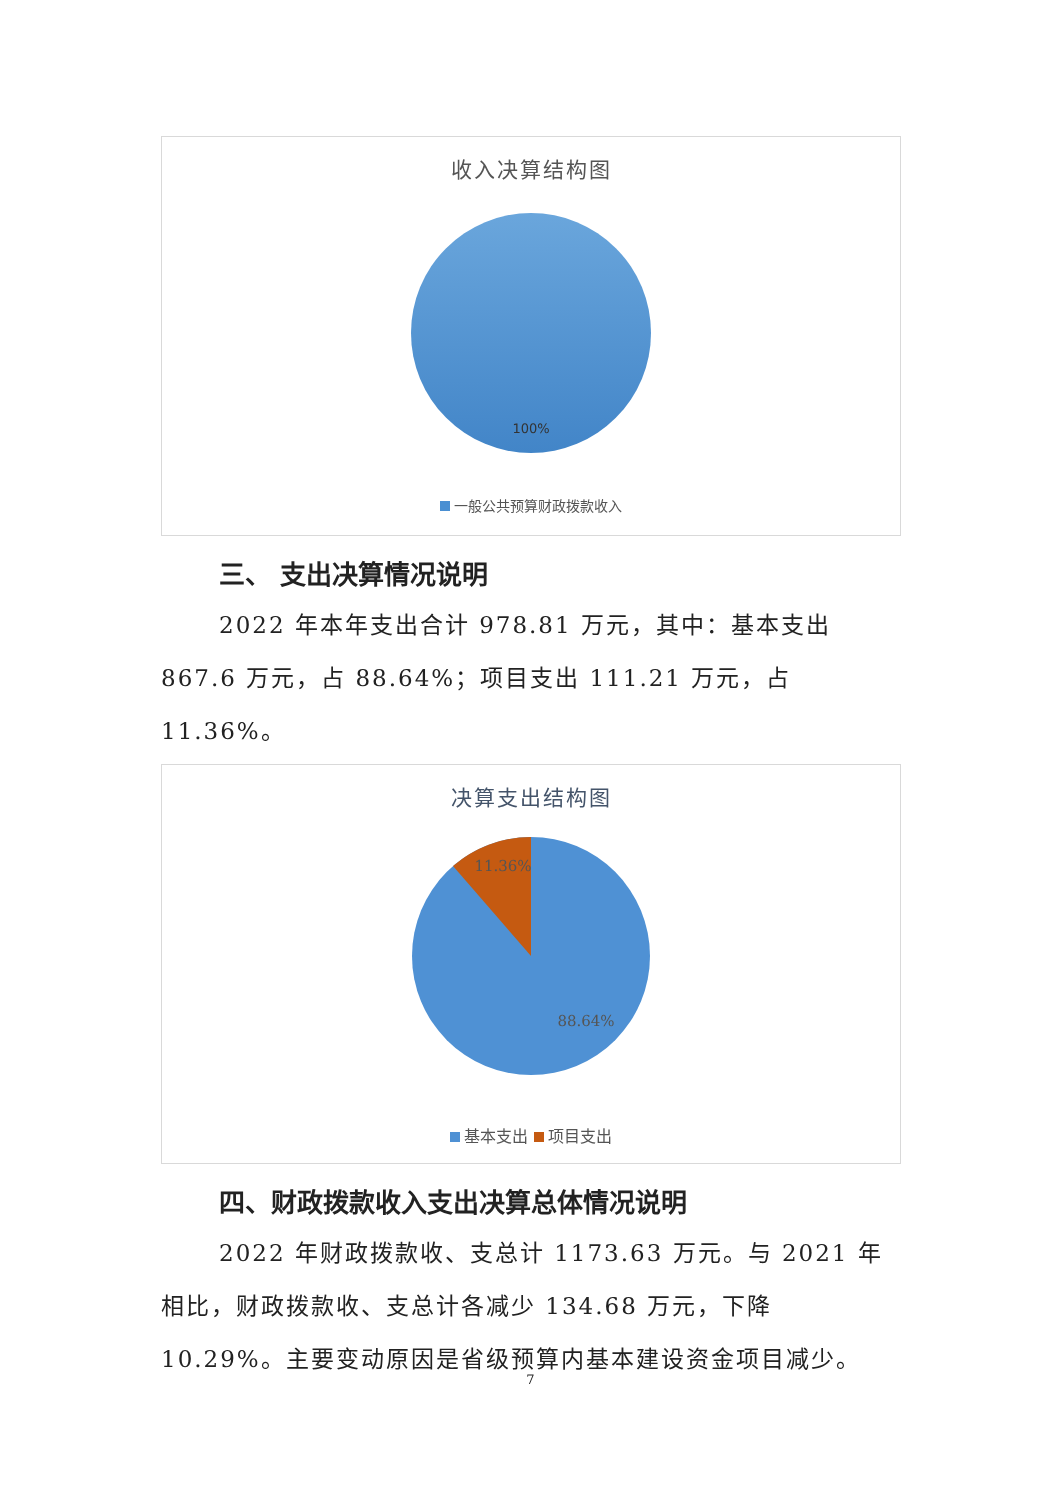收入决算结构图
100%
一般公共预算财政拨款收入
三、 支出决算情况说明
2022 年本年支出合计 978.81 万元，其中：基本支出 867.6 万元，占 88.64%；项目支出 111.21 万元，占 11.36%。
决算支出结构图
11.36%
88.64%
基本支出 项目支出
四、财政拨款收入支出决算总体情况说明
2022 年财政拨款收、支总计 1173.63 万元。与 2021 年相比，财政拨款收、支总计各减少 134.68 万元，下降 10.29%。主要变动原因是省级预算内基本建设资金项目减少。
7